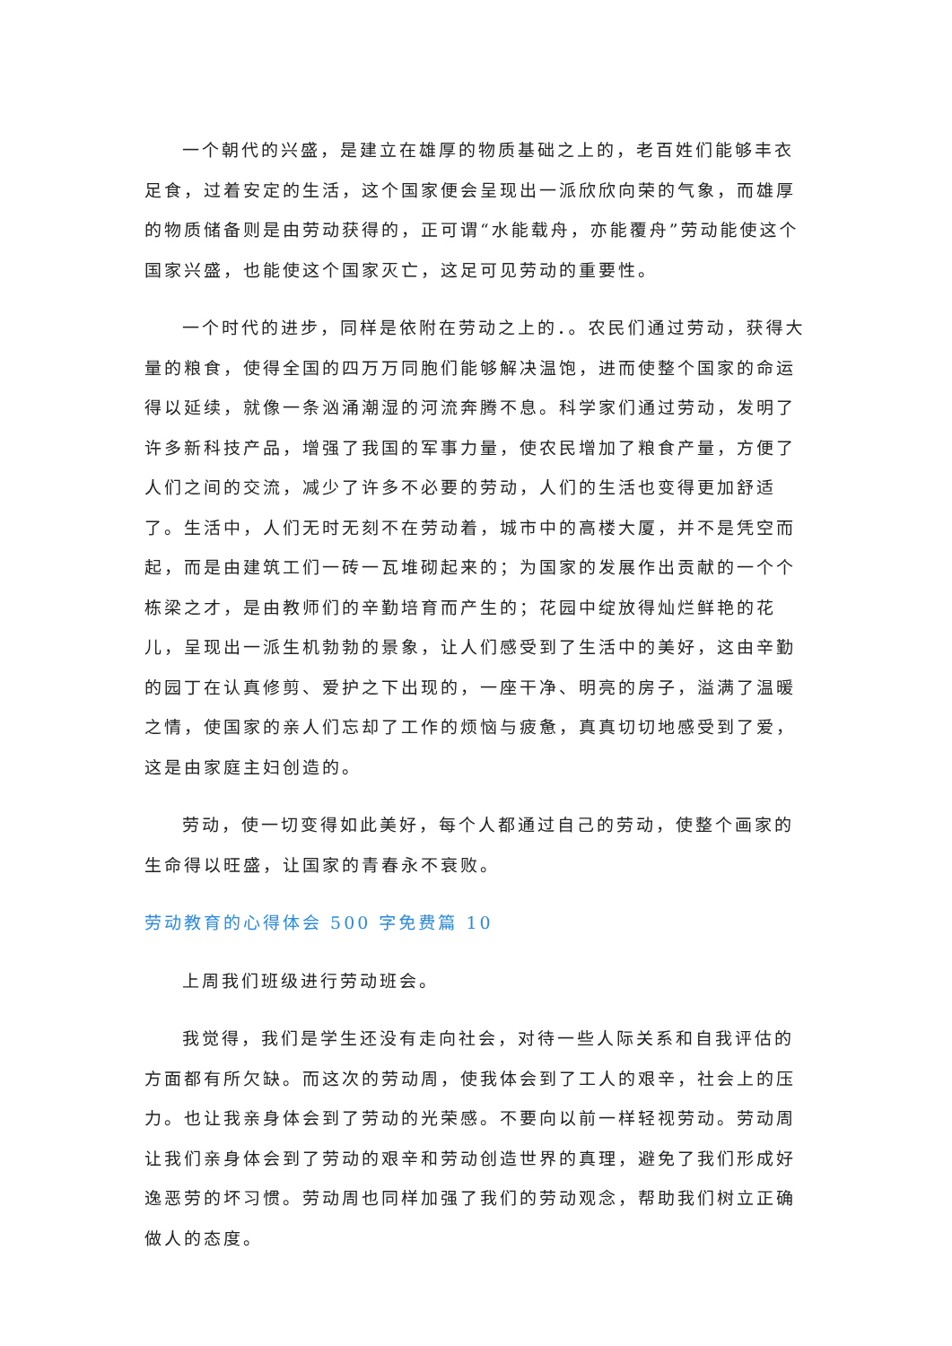一个朝代的兴盛，是建立在雄厚的物质基础之上的，老百姓们能够丰衣足食，过着安定的生活，这个国家便会呈现出一派欣欣向荣的气象，而雄厚的物质储备则是由劳动获得的，正可谓“水能载舟，亦能覆舟”劳动能使这个国家兴盛，也能使这个国家灭亡，这足可见劳动的重要性。
一个时代的进步，同样是依附在劳动之上的．。农民们通过劳动，获得大量的粮食，使得全国的四万万同胞们能够解决温饱，进而使整个国家的命运得以延续，就像一条汹涌潮湿的河流奔腾不息。科学家们通过劳动，发明了许多新科技产品，增强了我国的军事力量，使农民增加了粮食产量，方便了人们之间的交流，减少了许多不必要的劳动，人们的生活也变得更加舒适了。生活中，人们无时无刻不在劳动着，城市中的高楼大厦，并不是凭空而起，而是由建筑工们一砖一瓦堆砌起来的；为国家的发展作出贡献的一个个栋梁之才，是由教师们的辛勤培育而产生的；花园中绽放得灿烂鲜艳的花儿，呈现出一派生机勃勃的景象，让人们感受到了生活中的美好，这由辛勤的园丁在认真修剪、爱护之下出现的，一座干净、明亮的房子，溢满了温暖之情，使国家的亲人们忘却了工作的烦恼与疲惫，真真切切地感受到了爱，这是由家庭主妇创造的。
劳动，使一切变得如此美好，每个人都通过自己的劳动，使整个画家的生命得以旺盛，让国家的青春永不衰败。
劳动教育的心得体会 500 字免费篇 10
上周我们班级进行劳动班会。
我觉得，我们是学生还没有走向社会，对待一些人际关系和自我评估的方面都有所欠缺。而这次的劳动周，使我体会到了工人的艰辛，社会上的压力。也让我亲身体会到了劳动的光荣感。不要向以前一样轻视劳动。劳动周让我们亲身体会到了劳动的艰辛和劳动创造世界的真理，避免了我们形成好逸恶劳的坏习惯。劳动周也同样加强了我们的劳动观念，帮助我们树立正确做人的态度。